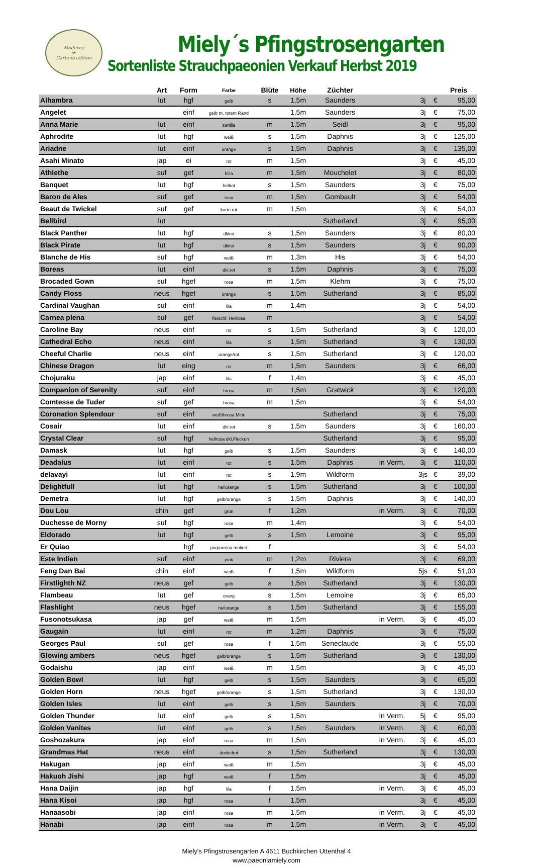Moderne
❀
Gartentradition
Miely´s Pfingstrosengarten
Sortenliste Strauchpaeonien Verkauf Herbst 2019
| | Art | Form | Farbe | Blüte | Höhe | Züchter | | | | Preis |
| --- | --- | --- | --- | --- | --- | --- | --- | --- | --- | --- |
| Alhambra | lut | hgf | gelb | s | 1,5m | Saunders | | 3j | € | 95,00 |
| Angelet | | einf | gelb m. rotem Rand | | 1,5m | Saunders | | 3j | € | 75,00 |
| Anna Marie | lut | einf | zartlila | m | 1,5m | Seidl | | 3j | € | 95,00 |
| Aphrodite | lut | hgf | weiß | s | 1,5m | Daphnis | | 3j | € | 125,00 |
| Ariadne | lut | einf | orange | s | 1,5m | Daphnis | | 3j | € | 135,00 |
| Asahi Minato | jap | ei | rot | m | 1,5m | | | 3j | € | 45,00 |
| Athlethe | suf | gef | hlila | m | 1,5m | Mouchelet | | 3j | € | 80,00 |
| Banquet | lut | hgf | hellrot | s | 1,5m | Saunders | | 3j | € | 75,00 |
| Baron de Ales | suf | gef | rosa | m | 1,5m | Gombault | | 3j | € | 54,00 |
| Beaut de Twickel | suf | gef | karm.rot | m | 1,5m | | | 3j | € | 54,00 |
| Bellbird | lut | | | | | Sutherland | | 3j | € | 95,00 |
| Black Panther | lut | hgf | dklrot | s | 1,5m | Saunders | | 3j | € | 80,00 |
| Black Pirate | lut | hgf | dklrot | s | 1,5m | Saunders | | 3j | € | 90,00 |
| Blanche de His | suf | hgf | weiß | m | 1,3m | His | | 3j | € | 54,00 |
| Boreas | lut | einf | dkl.rot | s | 1,5m | Daphnis | | 3j | € | 75,00 |
| Brocaded Gown | suf | hgef | rosa | m | 1,5m | Klehm | | 3j | € | 75,00 |
| Candy Floss | neus | hgef | orange | s | 1,5m | Sutherland | | 3j | € | 85,00 |
| Cardinal Vaughan | suf | einf | lila | m | 1,4m | | | 3j | € | 54,00 |
| Carnea plena | suf | gef | fleischf. Hellrosa | m | | | | 3j | € | 54,00 |
| Caroline Bay | neus | einf | rot | s | 1,5m | Sutherland | | 3j | € | 120,00 |
| Cathedral Echo | neus | einf | lila | s | 1,5m | Sutherland | | 3j | € | 130,00 |
| Cheeful Charlie | neus | einf | orange/rot | s | 1,5m | Sutherland | | 3j | € | 120,00 |
| Chinese Dragon | lut | eing | rot | m | 1,5m | Saunders | | 3j | € | 66,00 |
| Chojuraku | jap | einf | lila | f | 1,4m | | | 3j | € | 45,00 |
| Companion of Serenity | suf | einf | hrosa | m | 1,5m | Gratwick | | 3j | € | 120,00 |
| Comtesse de Tuder | suf | gef | hrosa | m | 1,5m | | | 3j | € | 54,00 |
| Coronation Splendour | suf | einf | weiß/hrosa Mitte | | | Sutherland | | 3j | € | 75,00 |
| Cosair | lut | einf | dkl.rot | s | 1,5m | Saunders | | 3j | € | 160,00 |
| Crystal Clear | suf | hgf | hellrosa dkl.Flecken | | | Sutherland | | 3j | € | 95,00 |
| Damask | lut | hgf | gelb | s | 1,5m | Saunders | | 3j | € | 140,00 |
| Deadalus | lut | einf | rot | s | 1,5m | Daphnis | in Verm. | 3j | € | 110,00 |
| delavayi | lut | einf | rot | s | 1,9m | Wildform | | 3js | € | 39,00 |
| Delightfull | lut | hgf | hellorange | s | 1,5m | Sutherland | | 3j | € | 100,00 |
| Demetra | lut | hgf | gelb/orange | s | 1,5m | Daphnis | | 3j | € | 140,00 |
| Dou Lou | chin | gef | grün | f | 1,2m | | in Verm. | 3j | € | 70,00 |
| Duchesse de Morny | suf | hgf | rosa | m | 1,4m | | | 3j | € | 54,00 |
| Eldorado | lut | hgf | gelb | s | 1,5m | Lemoine | | 3j | € | 95,00 |
| Er Quiao | | hgf | purpurrosa mutiert | f | | | | 3j | € | 54,00 |
| Este Indien | suf | einf | pink | m | 1,2m | Riviere | | 3j | € | 69,00 |
| Feng Dan Bai | chin | einf | weiß | f | 1,5m | Wildform | | 5js | € | 51,00 |
| Firstlighth NZ | neus | gef | gelb | s | 1,5m | Sutherland | | 3j | € | 130,00 |
| Flambeau | lut | gef | orang | s | 1,5m | Lemoine | | 3j | € | 65,00 |
| Flashlight | neus | hgef | hellorange | s | 1,5m | Sutherland | | 3j | € | 155,00 |
| Fusonotsukasa | jap | gef | weiß | m | 1,5m | | in Verm. | 3j | € | 45,00 |
| Gaugain | lut | einf | rot | m | 1,2m | Daphnis | | 3j | € | 75,00 |
| Georges Paul | suf | gef | rosa | f | 1,5m | Seneclaude | | 3j | € | 55,00 |
| Glowing ambers | neus | hgef | gelb/orange | s | 1,5m | Sutherland | | 3j | € | 130,00 |
| Godaishu | jap | einf | weiß | m | 1,5m | | | 3j | € | 45,00 |
| Golden Bowl | lut | hgf | gelb | s | 1,5m | Saunders | | 3j | € | 65,00 |
| Golden Horn | neus | hgef | gelb/orange | s | 1,5m | Sutherland | | 3j | € | 130,00 |
| Golden Isles | lut | einf | gelb | s | 1,5m | Saunders | | 3j | € | 70,00 |
| Golden Thunder | lut | einf | gelb | s | 1,5m | | in Verm. | 5j | € | 95,00 |
| Golden Vanites | lut | einf | gelb | s | 1,5m | Saunders | in Verm. | 3j | € | 60,00 |
| Goshozakura | jap | einf | rosa | m | 1,5m | | in Verm. | 3j | € | 45,00 |
| Grandmas Hat | neus | einf | dunkelrot | s | 1,5m | Sutherland | | 3j | € | 130,00 |
| Hakugan | jap | einf | weiß | m | 1,5m | | | 3j | € | 45,00 |
| Hakuoh Jishi | jap | hgf | weiß | f | 1,5m | | | 3j | € | 45,00 |
| Hana Daijin | jap | hgf | lila | f | 1,5m | | in Verm. | 3j | € | 45,00 |
| Hana Kisoi | jap | hgf | rosa | f | 1,5m | | | 3j | € | 45,00 |
| Hanaasobi | jap | einf | rosa | m | 1,5m | | in Verm. | 3j | € | 45,00 |
| Hanabi | jap | einf | rosa | m | 1,5m | | in Verm. | 3j | € | 45,00 |
Miely's Pfingstrosengarten A 4611 Buchkirchen Uttenthal 4
www.paeoniamiely.com